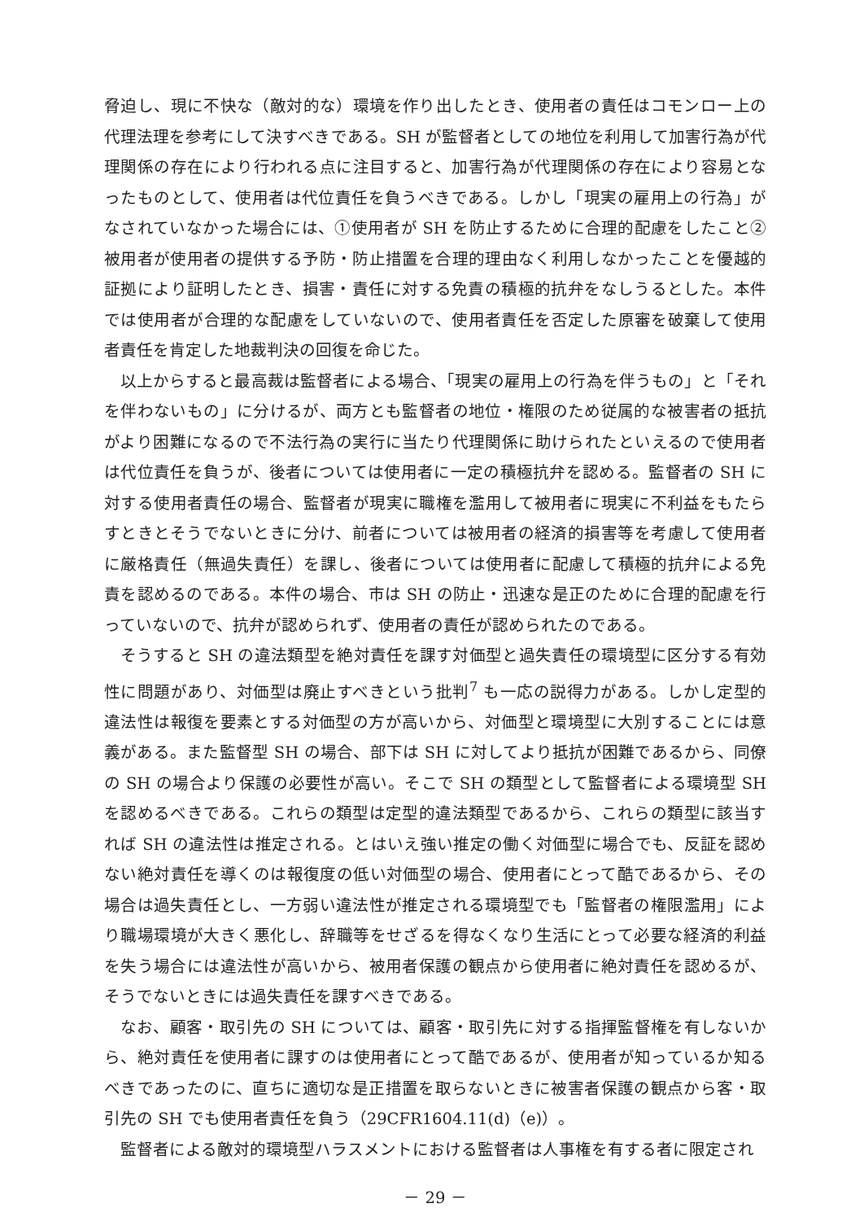脅迫し、現に不快な（敵対的な）環境を作り出したとき、使用者の責任はコモンロー上の代理法理を参考にして決すべきである。SH が監督者としての地位を利用して加害行為が代理関係の存在により行われる点に注目すると、加害行為が代理関係の存在により容易となったものとして、使用者は代位責任を負うべきである。しかし「現実の雇用上の行為」がなされていなかった場合には、①使用者が SH を防止するために合理的配慮をしたこと②被用者が使用者の提供する予防・防止措置を合理的理由なく利用しなかったことを優越的証拠により証明したとき、損害・責任に対する免責の積極的抗弁をなしうるとした。本件では使用者が合理的な配慮をしていないので、使用者責任を否定した原審を破棄して使用者責任を肯定した地裁判決の回復を命じた。
以上からすると最高裁は監督者による場合、「現実の雇用上の行為を伴うもの」と「それを伴わないもの」に分けるが、両方とも監督者の地位・権限のため従属的な被害者の抵抗がより困難になるので不法行為の実行に当たり代理関係に助けられたといえるので使用者は代位責任を負うが、後者については使用者に一定の積極抗弁を認める。監督者の SH に対する使用者責任の場合、監督者が現実に職権を濫用して被用者に現実に不利益をもたらすときとそうでないときに分け、前者については被用者の経済的損害等を考慮して使用者に厳格責任（無過失責任）を課し、後者については使用者に配慮して積極的抗弁による免責を認めるのである。本件の場合、市は SH の防止・迅速な是正のために合理的配慮を行っていないので、抗弁が認められず、使用者の責任が認められたのである。
そうすると SH の違法類型を絶対責任を課す対価型と過失責任の環境型に区分する有効性に問題があり、対価型は廃止すべきという批判<sup>7</sup> も一応の説得力がある。しかし定型的違法性は報復を要素とする対価型の方が高いから、対価型と環境型に大別することには意義がある。また監督型 SH の場合、部下は SH に対してより抵抗が困難であるから、同僚の SH の場合より保護の必要性が高い。そこで SH の類型として監督者による環境型 SH を認めるべきである。これらの類型は定型的違法類型であるから、これらの類型に該当すれば SH の違法性は推定される。とはいえ強い推定の働く対価型に場合でも、反証を認めない絶対責任を導くのは報復度の低い対価型の場合、使用者にとって酷であるから、その場合は過失責任とし、一方弱い違法性が推定される環境型でも「監督者の権限濫用」により職場環境が大きく悪化し、辞職等をせざるを得なくなり生活にとって必要な経済的利益を失う場合には違法性が高いから、被用者保護の観点から使用者に絶対責任を認めるが、そうでないときには過失責任を課すべきである。
なお、顧客・取引先の SH については、顧客・取引先に対する指揮監督権を有しないから、絶対責任を使用者に課すのは使用者にとって酷であるが、使用者が知っているか知るべきであったのに、直ちに適切な是正措置を取らないときに被害者保護の観点から客・取引先の SH でも使用者責任を負う（29CFR1604.11(d)（e)）。
監督者による敵対的環境型ハラスメントにおける監督者は人事権を有する者に限定され
－ 29 －